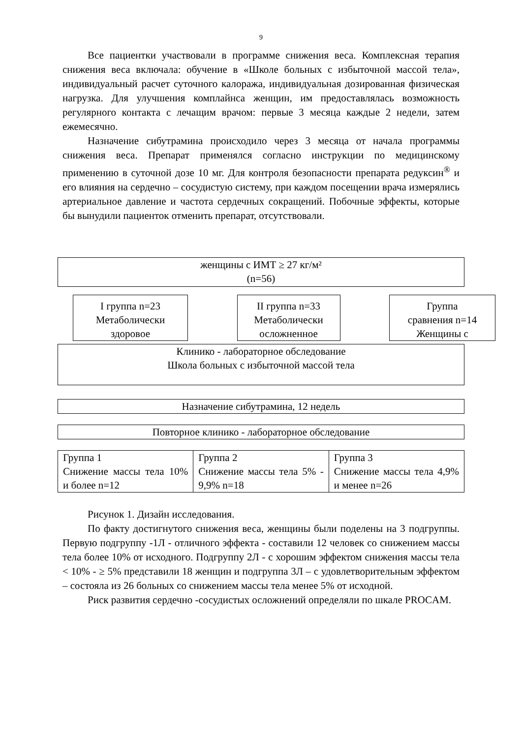9
Все пациентки участвовали в программе снижения веса. Комплексная терапия снижения веса включала: обучение в «Школе больных с избыточной массой тела», индивидуальный расчет суточного калоража, индивидуальная дозированная физическая нагрузка. Для улучшения комплайнса женщин, им предоставлялась возможность регулярного контакта с лечащим врачом: первые 3 месяца каждые 2 недели, затем ежемесячно.
Назначение сибутрамина происходило через 3 месяца от начала программы снижения веса. Препарат применялся согласно инструкции по медицинскому применению в суточной дозе 10 мг. Для контроля безопасности препарата редуксин<sup>®</sup> и его влияния на сердечно – сосудистую систему, при каждом посещении врача измерялись артериальное давление и частота сердечных сокращений. Побочные эффекты, которые бы вынудили пациенток отменить препарат, отсутствовали.
женщины с ИМТ ≥ 27 кг/м²
(n=56)
I группа n=23
Метаболически
здоровое
II группа n=33
Метаболически
осложненное
Группа
сравнения n=14
Женщины с
Клинико - лабораторное обследование
Школа больных с избыточной массой тела
Назначение сибутрамина, 12 недель
Повторное клинико - лабораторное обследование
| Группа 1 Снижение массы тела 10% и более n=12 | Группа 2 Снижение массы тела 5% - 9,9% n=18 | Группа 3 Снижение массы тела 4,9% и менее n=26 |
Рисунок 1. Дизайн исследования.
По факту достигнутого снижения веса, женщины были поделены на 3 подгруппы. Первую подгруппу -1Л - отличного эффекта - составили 12 человек со снижением массы тела более 10% от исходного. Подгруппу 2Л - с хорошим эффектом снижения массы тела < 10% - ≥ 5% представили 18 женщин и подгруппа 3Л – с удовлетворительным эффектом – состояла из 26 больных со снижением массы тела менее 5% от исходной.
Риск развития сердечно -сосудистых осложнений определяли по шкале PROCAM.